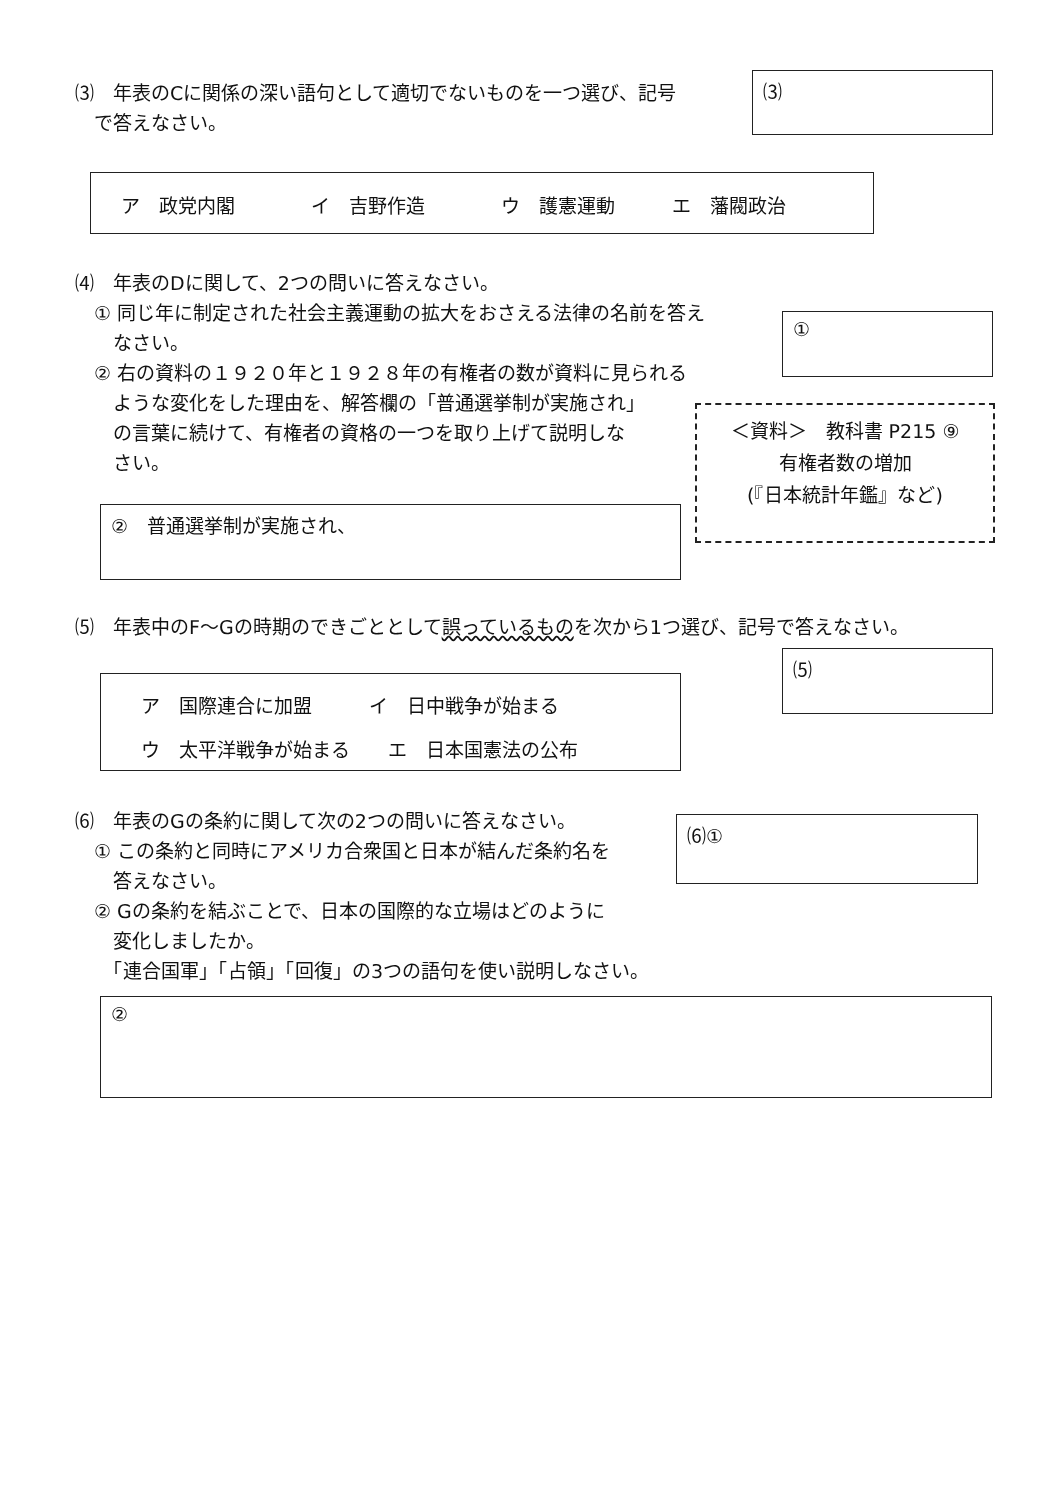⑶　年表のCに関係の深い語句として適切でないものを一つ選び、記号
　で答えなさい。
⑶
ア　政党内閣　　　　イ　吉野作造　　　　ウ　護憲運動　　　エ　藩閥政治
⑷　年表のDに関して、2つの問いに答えなさい。
　① 同じ年に制定された社会主義運動の拡大をおさえる法律の名前を答え
　　なさい。
　② 右の資料の１９２０年と１９２８年の有権者の数が資料に見られる
　　ような変化をした理由を、解答欄の「普通選挙制が実施され」
　　の言葉に続けて、有権者の資格の一つを取り上げて説明しな
　　さい。
①
＜資料＞　教科書 P215 ⑨
有権者数の増加
(『日本統計年鑑』など)
②　普通選挙制が実施され、
⑸　年表中のF～Gの時期のできごととして誤っているものを次から1つ選び、記号で答えなさい。
⑸
ア　国際連合に加盟　　　イ　日中戦争が始まる
ウ　太平洋戦争が始まる　　エ　日本国憲法の公布
⑹　年表のGの条約に関して次の2つの問いに答えなさい。
　① この条約と同時にアメリカ合衆国と日本が結んだ条約名を
　　答えなさい。
　② Gの条約を結ぶことで、日本の国際的な立場はどのように
　　変化しましたか。
　　「連合国軍」「占領」「回復」の3つの語句を使い説明しなさい。
⑹①
②